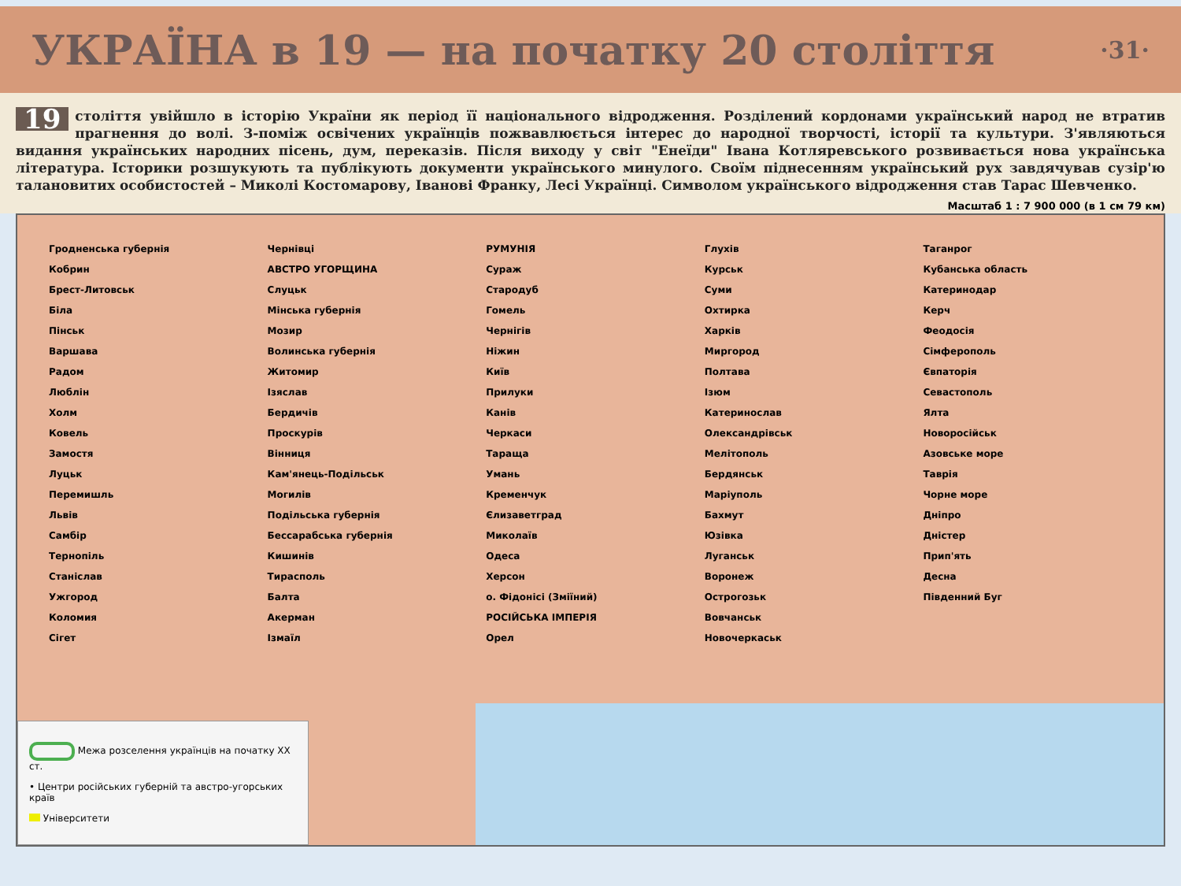УКРАЇНА в 19 — на початку 20 століття ·31·
19 століття увійшло в історію України як період її національного відродження. Розділений кордонами український народ не втратив прагнення до волі. З-поміж освічених українців пожвавлюється інтерес до народної творчості, історії та культури. З'являються видання українських народних пісень, дум, переказів. Після виходу у світ "Енеїди" Івана Котляревського розвивається нова українська література. Історики розшукують та публікують документи українського минулого. Своїм піднесенням український рух завдячував сузір'ю талановитих особистостей – Миколі Костомарову, Іванові Франку, Лесі Українці. Символом українського відродження став Тарас Шевченко.
Масштаб 1 : 7 900 000 (в 1 см 79 км)
Гродненська губернія
Кобрин
Брест-Литовськ
Біла
Пінськ
Варшава
Радом
Люблін
Холм
Ковель
Замостя
Луцьк
Перемишль
Львів
Самбір
Тернопіль
Станіслав
Ужгород
Коломия
Сігет
Чернівці
АВСТРО УГОРЩИНА
Слуцьк
Мінська губернія
Мозир
Волинська губернія
Житомир
Ізяслав
Бердичів
Проскурів
Вінниця
Кам'янець-Подільськ
Могилів
Подільська губернія
Бессарабська губернія
Кишинів
Тирасполь
Балта
Акерман
Ізмаїл
РУМУНІЯ
Сураж
Стародуб
Гомель
Чернігів
Ніжин
Київ
Прилуки
Канів
Черкаси
Тараща
Умань
Кременчук
Єлизаветград
Миколаїв
Одеса
Херсон
о. Фідонісі (Зміїний)
РОСІЙСЬКА ІМПЕРІЯ
Орел
Глухів
Курськ
Суми
Охтирка
Харків
Миргород
Полтава
Ізюм
Катеринослав
Олександрівськ
Мелітополь
Бердянськ
Маріуполь
Бахмут
Юзівка
Луганськ
Воронеж
Острогозьк
Вовчанськ
Новочеркаськ
Таганрог
Кубанська область
Катеринодар
Керч
Феодосія
Сімферополь
Євпаторія
Севастополь
Ялта
Новоросійськ
Азовське море
Таврія
Чорне море
Дніпро
Дністер
Прип'ять
Десна
Південний Буг
Межа розселення українців на початку XX ст.
• Центри російських губерній та австро-угорських країв
Університети